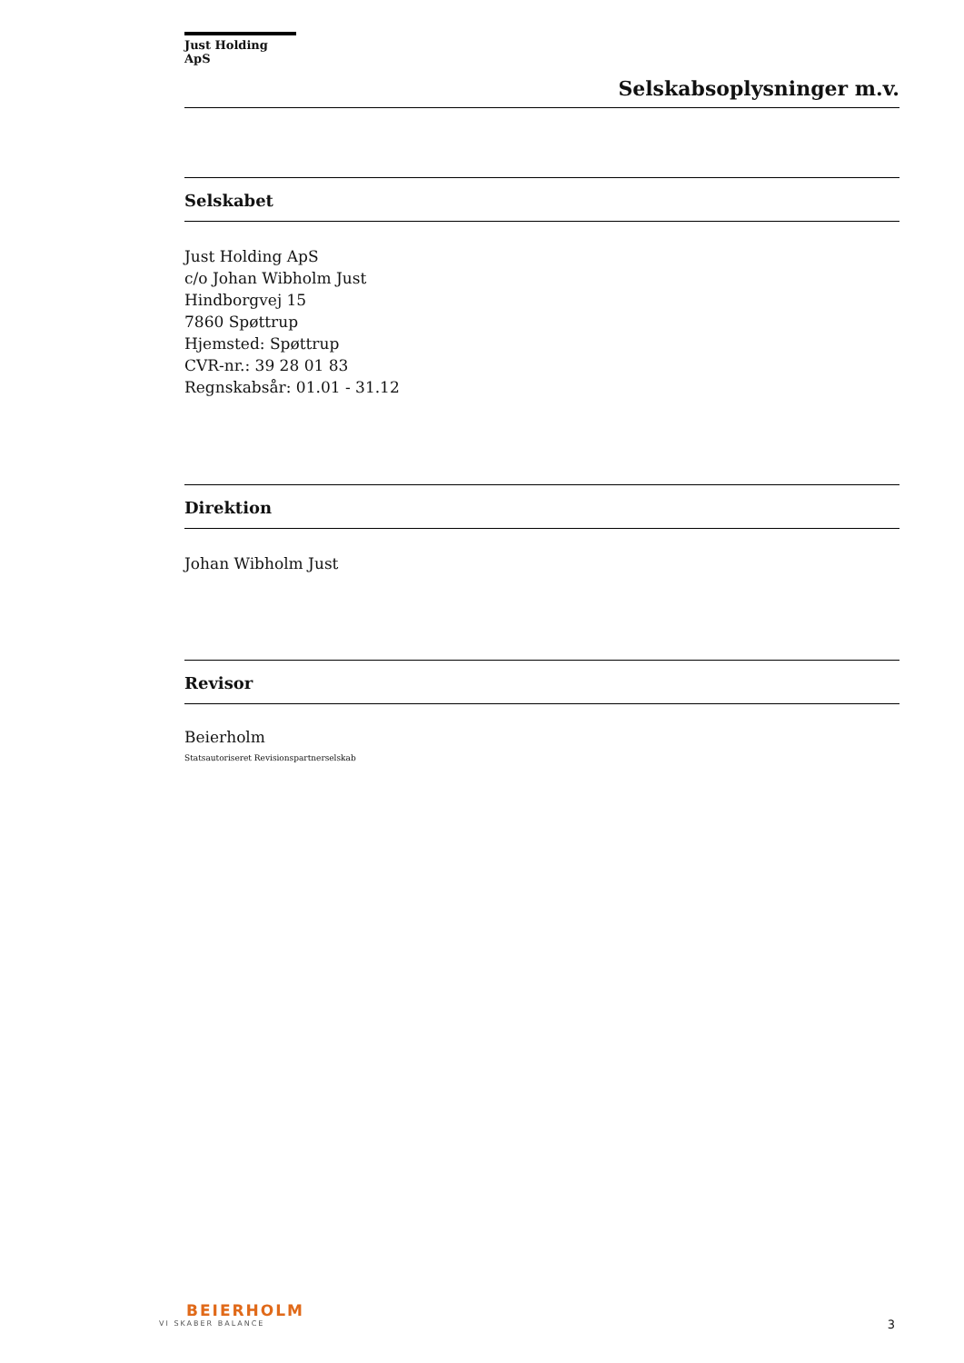Just Holding ApS
Selskabsoplysninger m.v.
Selskabet
Just Holding ApS
c/o Johan Wibholm Just
Hindborgvej 15
7860 Spøttrup
Hjemsted: Spøttrup
CVR-nr.: 39 28 01 83
Regnskabsår: 01.01 - 31.12
Direktion
Johan Wibholm Just
Revisor
Beierholm
Statsautoriseret Revisionspartnerselskab
BEIERHOLM
VI SKABER BALANCE
3